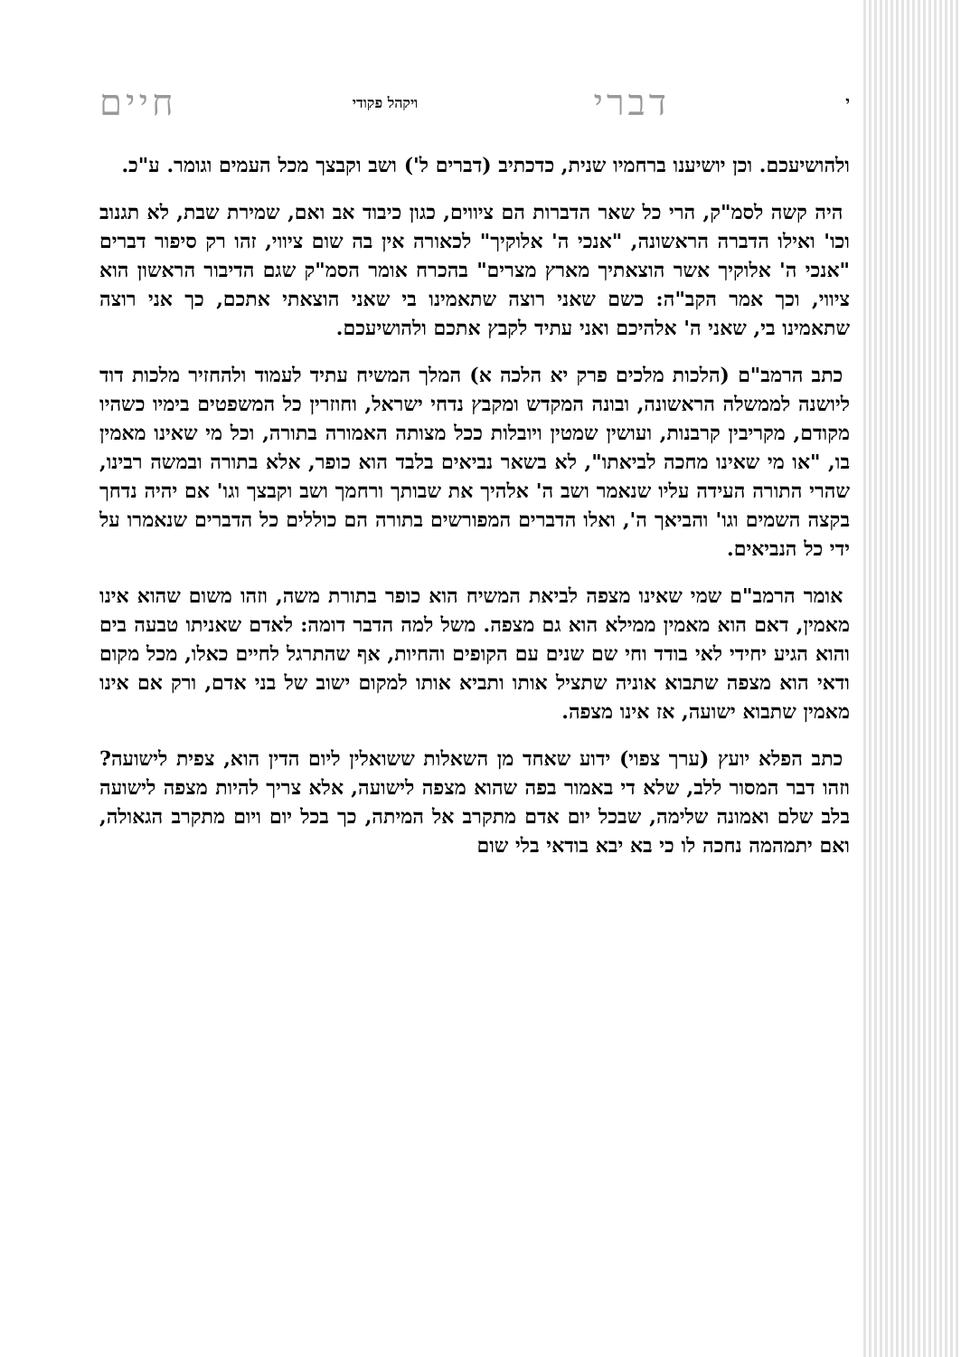ידברי ויקהל פקודי חיים
ולהושיעכם. וכן יושיענו ברחמיו שנית, כדכתיב (דברים ל') ושב וקבצך מכל העמים וגומר. ע"כ.
היה קשה לסמ"ק, הרי כל שאר הדברות הם ציווים, כגון כיבוד אב ואם, שמירת שבת, לא תגנוב וכו' ואילו הדברה הראשונה, "אנכי ה' אלוקיך" לכאורה אין בה שום ציווי, זהו רק סיפור דברים "אנכי ה' אלוקיך אשר הוצאתיך מארץ מצרים" בהכרח אומר הסמ"ק שגם הדיבור הראשון הוא ציווי, וכך אמר הקב"ה: כשם שאני רוצה שתאמינו בי שאני הוצאתי אתכם, כך אני רוצה שתאמינו בי, שאני ה' אלהיכם ואני עתיד לקבץ אתכם ולהושיעכם.
כתב הרמב"ם (הלכות מלכים פרק יא הלכה א) המלך המשיח עתיד לעמוד ולהחזיר מלכות דוד ליושנה לממשלה הראשונה, ובונה המקדש ומקבץ נדחי ישראל, וחוזרין כל המשפטים בימיו כשהיו מקודם, מקריבין קרבנות, ועושין שמטין ויובלות ככל מצותה האמורה בתורה, וכל מי שאינו מאמין בו, "או מי שאינו מחכה לביאתו", לא בשאר נביאים בלבד הוא כופר, אלא בתורה ובמשה רבינו, שהרי התורה העידה עליו שנאמר ושב ה' אלהיך את שבותך ורחמך ושב וקבצך וגו' אם יהיה נדחך בקצה השמים וגו' והביאך ה', ואלו הדברים המפורשים בתורה הם כוללים כל הדברים שנאמרו על ידי כל הנביאים.
אומר הרמב"ם שמי שאינו מצפה לביאת המשיח הוא כופר בתורת משה, וזהו משום שהוא אינו מאמין, דאם הוא מאמין ממילא הוא גם מצפה. משל למה הדבר דומה: לאדם שאניתו טבעה בים והוא הגיע יחידי לאי בודד וחי שם שנים עם הקופים והחיות, אף שהתרגל לחיים כאלו, מכל מקום ודאי הוא מצפה שתבוא אוניה שתציל אותו ותביא אותו למקום ישוב של בני אדם, ורק אם אינו מאמין שתבוא ישועה, אז אינו מצפה.
כתב הפלא יועץ (ערך צפוי) ידוע שאחד מן השאלות ששואלין ליום הדין הוא, צפית לישועה? וזהו דבר המסור ללב, שלא די באמור בפה שהוא מצפה לישועה, אלא צריך להיות מצפה לישועה בלב שלם ואמונה שלימה, שבכל יום אדם מתקרב אל המיתה, כך בכל יום ויום מתקרב הגאולה, ואם יתמהמה נחכה לו כי בא יבא בודאי בלי שום